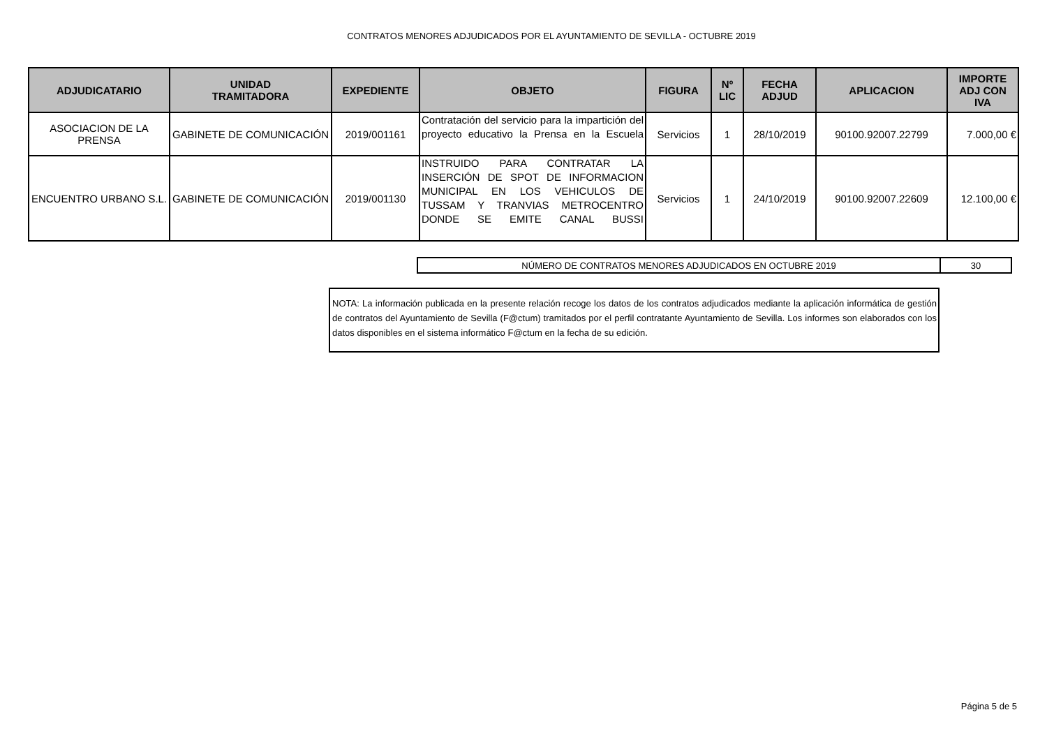CONTRATOS MENORES ADJUDICADOS POR EL AYUNTAMIENTO DE SEVILLA - OCTUBRE 2019
| ADJUDICATARIO | UNIDAD TRAMITADORA | EXPEDIENTE | OBJETO | FIGURA | Nº LIC | FECHA ADJUD | APLICACION | IMPORTE ADJ CON IVA |
| --- | --- | --- | --- | --- | --- | --- | --- | --- |
| ASOCIACION DE LA PRENSA | GABINETE DE COMUNICACIÓN | 2019/001161 | Contratación del servicio para la impartición del proyecto educativo la Prensa en la Escuela | Servicios | 1 | 28/10/2019 | 90100.92007.22799 | 7.000,00 € |
| ENCUENTRO URBANO S.L. | GABINETE DE COMUNICACIÓN | 2019/001130 | INSTRUIDO PARA CONTRATAR LA INSERCIÓN DE SPOT DE INFORMACION MUNICIPAL EN LOS VEHICULOS DE TUSSAM Y TRANVIAS METROCENTRO DONDE SE EMITE CANAL BUSSI | Servicios | 1 | 24/10/2019 | 90100.92007.22609 | 12.100,00 € |
| NÚMERO DE CONTRATOS MENORES ADJUDICADOS EN OCTUBRE 2019 | 30 |
NOTA: La información publicada en la presente relación recoge los datos de los contratos adjudicados mediante la aplicación informática de gestión de contratos del Ayuntamiento de Sevilla (F@ctum) tramitados por el perfil contratante Ayuntamiento de Sevilla. Los informes son elaborados con los datos disponibles en el sistema informático F@ctum en la fecha de su edición.
Página 5 de 5